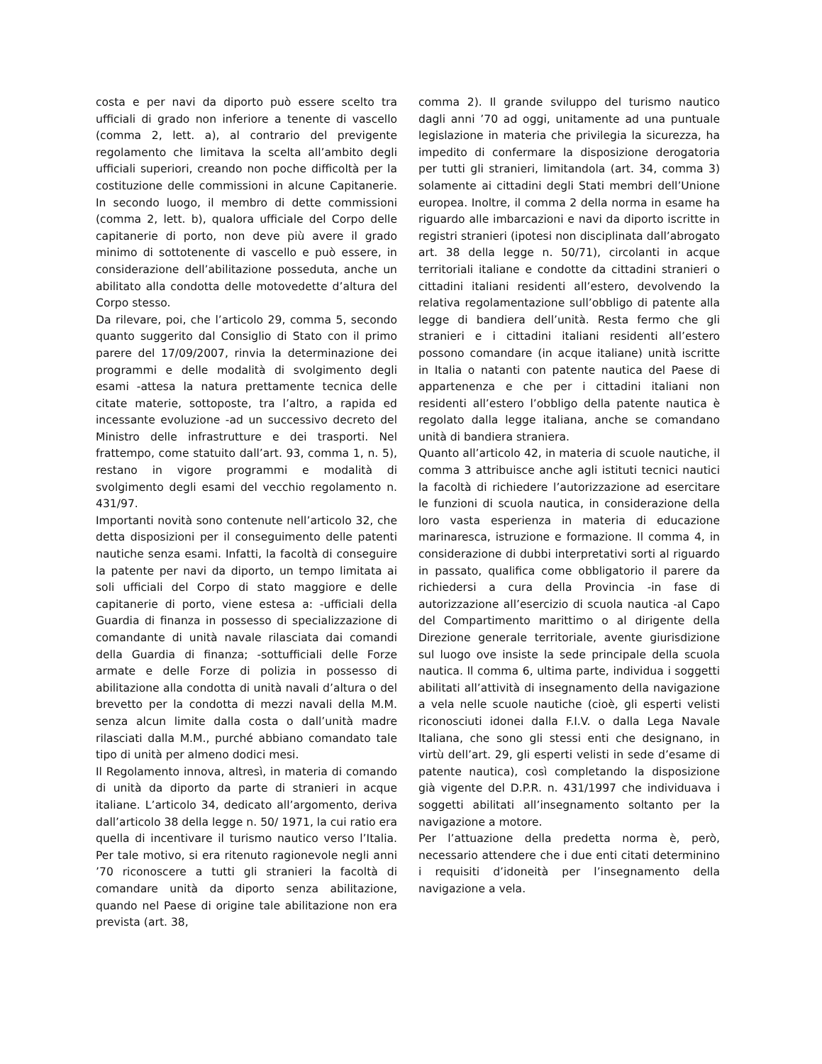costa e per navi da diporto può essere scelto tra ufficiali di grado non inferiore a tenente di vascello (comma 2, lett. a), al contrario del previgente regolamento che limitava la scelta all’ambito degli ufficiali superiori, creando non poche difficoltà per la costituzione delle commissioni in alcune Capitanerie. In secondo luogo, il membro di dette commissioni (comma 2, lett. b), qualora ufficiale del Corpo delle capitanerie di porto, non deve più avere il grado minimo di sottotenente di vascello e può essere, in considerazione dell’abilitazione posseduta, anche un abilitato alla condotta delle motovedette d’altura del Corpo stesso.
Da rilevare, poi, che l’articolo 29, comma 5, secondo quanto suggerito dal Consiglio di Stato con il primo parere del 17/09/2007, rinvia la determinazione dei programmi e delle modalità di svolgimento degli esami -attesa la natura prettamente tecnica delle citate materie, sottoposte, tra l’altro, a rapida ed incessante evoluzione -ad un successivo decreto del Ministro delle infrastrutture e dei trasporti. Nel frattempo, come statuito dall’art. 93, comma 1, n. 5), restano in vigore programmi e modalità di svolgimento degli esami del vecchio regolamento n. 431/97.
Importanti novità sono contenute nell’articolo 32, che detta disposizioni per il conseguimento delle patenti nautiche senza esami. Infatti, la facoltà di conseguire la patente per navi da diporto, un tempo limitata ai soli ufficiali del Corpo di stato maggiore e delle capitanerie di porto, viene estesa a: -ufficiali della Guardia di finanza in possesso di specializzazione di comandante di unità navale rilasciata dai comandi della Guardia di finanza; -sottufficiali delle Forze armate e delle Forze di polizia in possesso di abilitazione alla condotta di unità navali d’altura o del brevetto per la condotta di mezzi navali della M.M. senza alcun limite dalla costa o dall’unità madre rilasciati dalla M.M., purché abbiano comandato tale tipo di unità per almeno dodici mesi.
Il Regolamento innova, altresì, in materia di comando di unità da diporto da parte di stranieri in acque italiane. L’articolo 34, dedicato all’argomento, deriva dall’articolo 38 della legge n. 50/ 1971, la cui ratio era quella di incentivare il turismo nautico verso l’Italia. Per tale motivo, si era ritenuto ragionevole negli anni ’70 riconoscere a tutti gli stranieri la facoltà di comandare unità da diporto senza abilitazione, quando nel Paese di origine tale abilitazione non era prevista (art. 38,
comma 2). Il grande sviluppo del turismo nautico dagli anni ’70 ad oggi, unitamente ad una puntuale legislazione in materia che privilegia la sicurezza, ha impedito di confermare la disposizione derogatoria per tutti gli stranieri, limitandola (art. 34, comma 3) solamente ai cittadini degli Stati membri dell’Unione europea. Inoltre, il comma 2 della norma in esame ha riguardo alle imbarcazioni e navi da diporto iscritte in registri stranieri (ipotesi non disciplinata dall’abrogato art. 38 della legge n. 50/71), circolanti in acque territoriali italiane e condotte da cittadini stranieri o cittadini italiani residenti all’estero, devolvendo la relativa regolamentazione sull’obbligo di patente alla legge di bandiera dell’unità. Resta fermo che gli stranieri e i cittadini italiani residenti all’estero possono comandare (in acque italiane) unità iscritte in Italia o natanti con patente nautica del Paese di appartenenza e che per i cittadini italiani non residenti all’estero l’obbligo della patente nautica è regolato dalla legge italiana, anche se comandano unità di bandiera straniera.
Quanto all’articolo 42, in materia di scuole nautiche, il comma 3 attribuisce anche agli istituti tecnici nautici la facoltà di richiedere l’autorizzazione ad esercitare le funzioni di scuola nautica, in considerazione della loro vasta esperienza in materia di educazione marinaresca, istruzione e formazione. Il comma 4, in considerazione di dubbi interpretativi sorti al riguardo in passato, qualifica come obbligatorio il parere da richiedersi a cura della Provincia -in fase di autorizzazione all’esercizio di scuola nautica -al Capo del Compartimento marittimo o al dirigente della Direzione generale territoriale, avente giurisdizione sul luogo ove insiste la sede principale della scuola nautica. Il comma 6, ultima parte, individua i soggetti abilitati all’attività di insegnamento della navigazione a vela nelle scuole nautiche (cioè, gli esperti velisti riconosciuti idonei dalla F.I.V. o dalla Lega Navale Italiana, che sono gli stessi enti che designano, in virtù dell’art. 29, gli esperti velisti in sede d’esame di patente nautica), così completando la disposizione già vigente del D.P.R. n. 431/1997 che individuava i soggetti abilitati all’insegnamento soltanto per la navigazione a motore.
Per l’attuazione della predetta norma è, però, necessario attendere che i due enti citati determinino i requisiti d’idoneità per l’insegnamento della navigazione a vela.